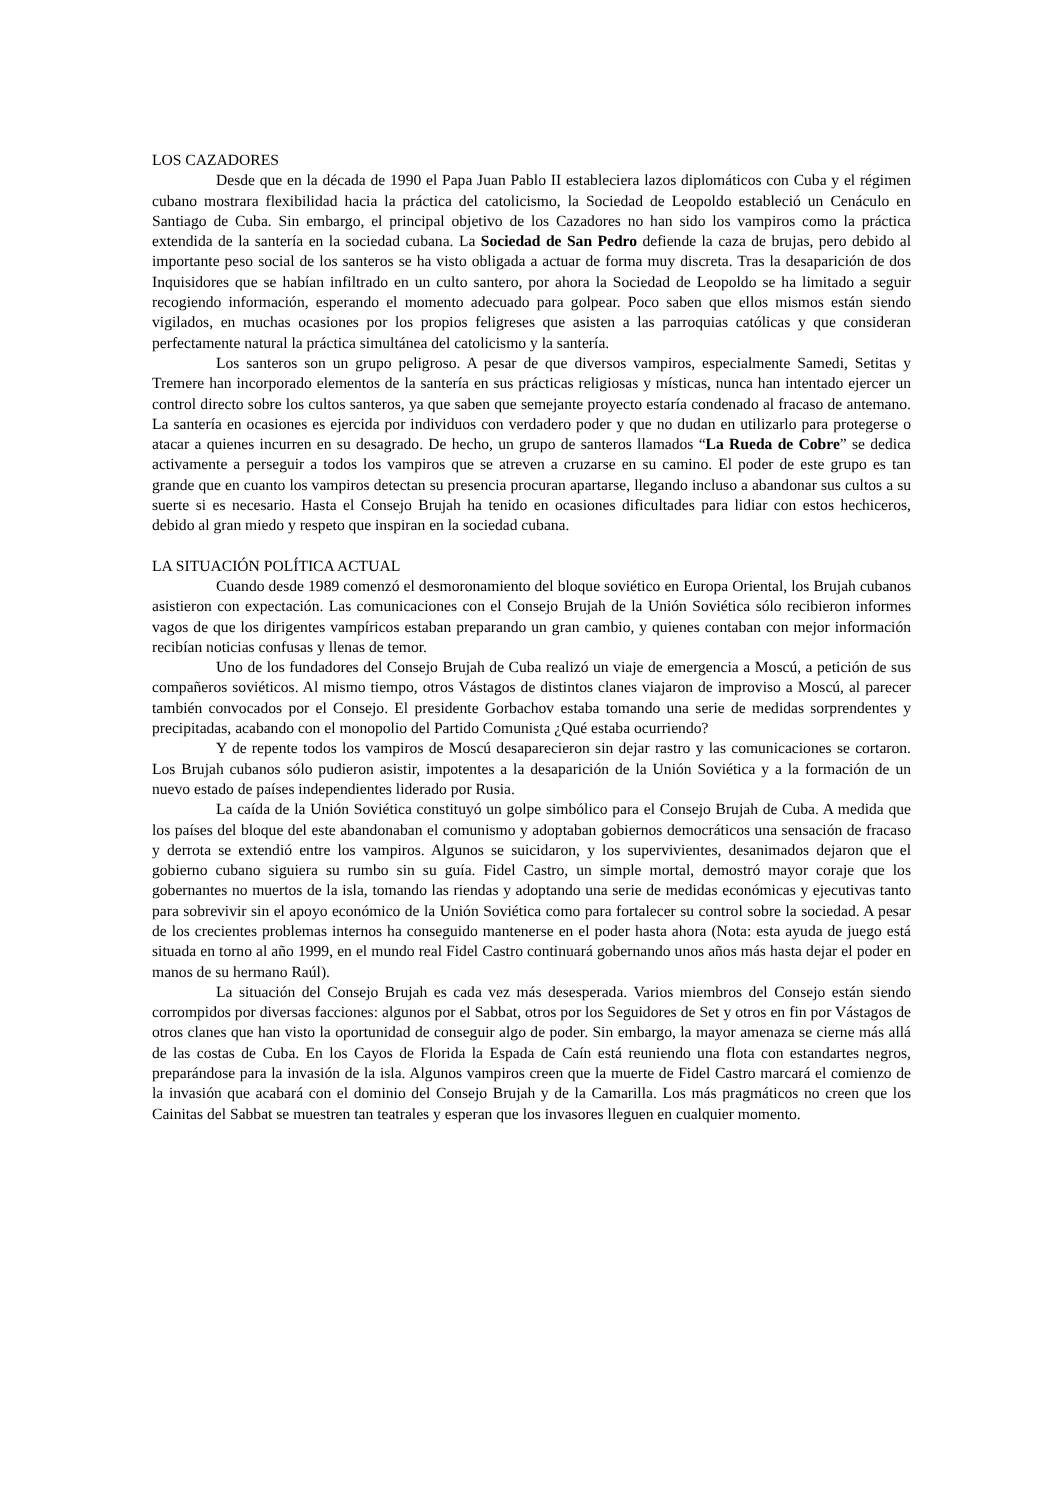LOS CAZADORES
Desde que en la década de 1990 el Papa Juan Pablo II estableciera lazos diplomáticos con Cuba y el régimen cubano mostrara flexibilidad hacia la práctica del catolicismo, la Sociedad de Leopoldo estableció un Cenáculo en Santiago de Cuba. Sin embargo, el principal objetivo de los Cazadores no han sido los vampiros como la práctica extendida de la santería en la sociedad cubana. La Sociedad de San Pedro defiende la caza de brujas, pero debido al importante peso social de los santeros se ha visto obligada a actuar de forma muy discreta. Tras la desaparición de dos Inquisidores que se habían infiltrado en un culto santero, por ahora la Sociedad de Leopoldo se ha limitado a seguir recogiendo información, esperando el momento adecuado para golpear. Poco saben que ellos mismos están siendo vigilados, en muchas ocasiones por los propios feligreses que asisten a las parroquias católicas y que consideran perfectamente natural la práctica simultánea del catolicismo y la santería.
Los santeros son un grupo peligroso. A pesar de que diversos vampiros, especialmente Samedi, Setitas y Tremere han incorporado elementos de la santería en sus prácticas religiosas y místicas, nunca han intentado ejercer un control directo sobre los cultos santeros, ya que saben que semejante proyecto estaría condenado al fracaso de antemano. La santería en ocasiones es ejercida por individuos con verdadero poder y que no dudan en utilizarlo para protegerse o atacar a quienes incurren en su desagrado. De hecho, un grupo de santeros llamados “La Rueda de Cobre” se dedica activamente a perseguir a todos los vampiros que se atreven a cruzarse en su camino. El poder de este grupo es tan grande que en cuanto los vampiros detectan su presencia procuran apartarse, llegando incluso a abandonar sus cultos a su suerte si es necesario. Hasta el Consejo Brujah ha tenido en ocasiones dificultades para lidiar con estos hechiceros, debido al gran miedo y respeto que inspiran en la sociedad cubana.
LA SITUACIÓN POLÍTICA ACTUAL
Cuando desde 1989 comenzó el desmoronamiento del bloque soviético en Europa Oriental, los Brujah cubanos asistieron con expectación. Las comunicaciones con el Consejo Brujah de la Unión Soviética sólo recibieron informes vagos de que los dirigentes vampíricos estaban preparando un gran cambio, y quienes contaban con mejor información recibían noticias confusas y llenas de temor.
Uno de los fundadores del Consejo Brujah de Cuba realizó un viaje de emergencia a Moscú, a petición de sus compañeros soviéticos. Al mismo tiempo, otros Vástagos de distintos clanes viajaron de improviso a Moscú, al parecer también convocados por el Consejo. El presidente Gorbachov estaba tomando una serie de medidas sorprendentes y precipitadas, acabando con el monopolio del Partido Comunista ¿Qué estaba ocurriendo?
Y de repente todos los vampiros de Moscú desaparecieron sin dejar rastro y las comunicaciones se cortaron. Los Brujah cubanos sólo pudieron asistir, impotentes a la desaparición de la Unión Soviética y a la formación de un nuevo estado de países independientes liderado por Rusia.
La caída de la Unión Soviética constituyó un golpe simbólico para el Consejo Brujah de Cuba. A medida que los países del bloque del este abandonaban el comunismo y adoptaban gobiernos democráticos una sensación de fracaso y derrota se extendió entre los vampiros. Algunos se suicidaron, y los supervivientes, desanimados dejaron que el gobierno cubano siguiera su rumbo sin su guía. Fidel Castro, un simple mortal, demostró mayor coraje que los gobernantes no muertos de la isla, tomando las riendas y adoptando una serie de medidas económicas y ejecutivas tanto para sobrevivir sin el apoyo económico de la Unión Soviética como para fortalecer su control sobre la sociedad. A pesar de los crecientes problemas internos ha conseguido mantenerse en el poder hasta ahora (Nota: esta ayuda de juego está situada en torno al año 1999, en el mundo real Fidel Castro continuará gobernando unos años más hasta dejar el poder en manos de su hermano Raúl).
La situación del Consejo Brujah es cada vez más desesperada. Varios miembros del Consejo están siendo corrompidos por diversas facciones: algunos por el Sabbat, otros por los Seguidores de Set y otros en fin por Vástagos de otros clanes que han visto la oportunidad de conseguir algo de poder. Sin embargo, la mayor amenaza se cierne más allá de las costas de Cuba. En los Cayos de Florida la Espada de Caín está reuniendo una flota con estandartes negros, preparándose para la invasión de la isla. Algunos vampiros creen que la muerte de Fidel Castro marcará el comienzo de la invasión que acabará con el dominio del Consejo Brujah y de la Camarilla. Los más pragmáticos no creen que los Cainitas del Sabbat se muestren tan teatrales y esperan que los invasores lleguen en cualquier momento.